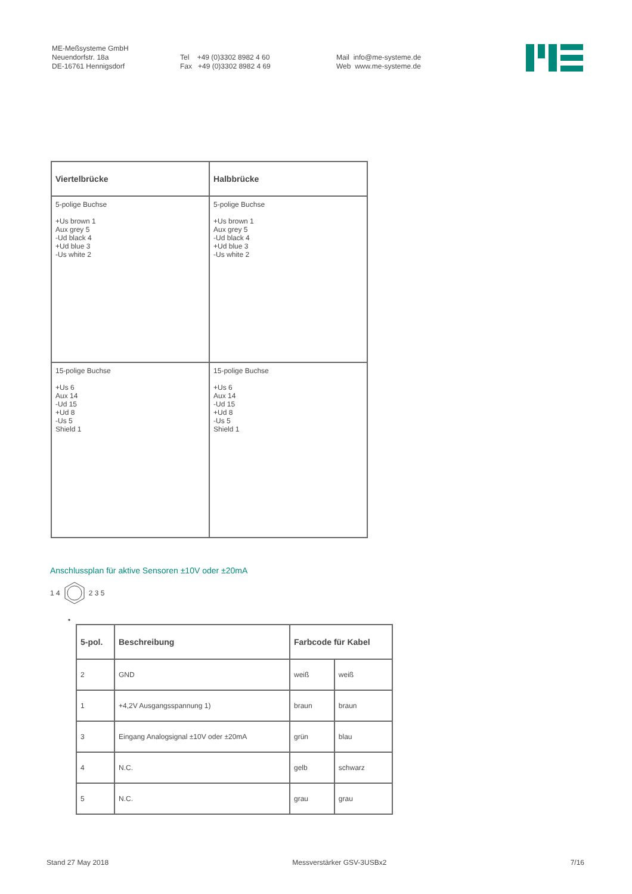ME-Meßsysteme GmbH
Neuendorfstr. 18a
DE-16761 Hennigsdorf
Tel +49 (0)3302 8982 4 60
Fax +49 (0)3302 8982 4 69
Mail info@me-systeme.de
Web www.me-systeme.de
| Viertelbrücke | Halbbrücke |
| --- | --- |
| 5-polige Buchse +Us brown 1 Aux grey 5 -Ud black 4 +Ud blue 3 -Us white 2 | 5-polige Buchse +Us brown 1 Aux grey 5 -Ud black 4 +Ud blue 3 -Us white 2 |
| 15-polige Buchse +Us 6 Aux 14 -Ud 15 +Ud 8 -Us 5 Shield 1 | 15-polige Buchse +Us 6 Aux 14 -Ud 15 +Ud 8 -Us 5 Shield 1 |
Anschlussplan für aktive Sensoren ±10V oder ±20mA
1 4 2 3 5
•
| 5-pol. | Beschreibung | Farbcode für Kabel | |
| --- | --- | --- | --- |
| 2 | GND | weiß | weiß |
| 1 | +4,2V Ausgangsspannung 1) | braun | braun |
| 3 | Eingang Analogsignal ±10V oder ±20mA | grün | blau |
| 4 | N.C. | gelb | schwarz |
| 5 | N.C. | grau | grau |
Stand 27 May 2018 Messverstärker GSV-3USBx2 7/16